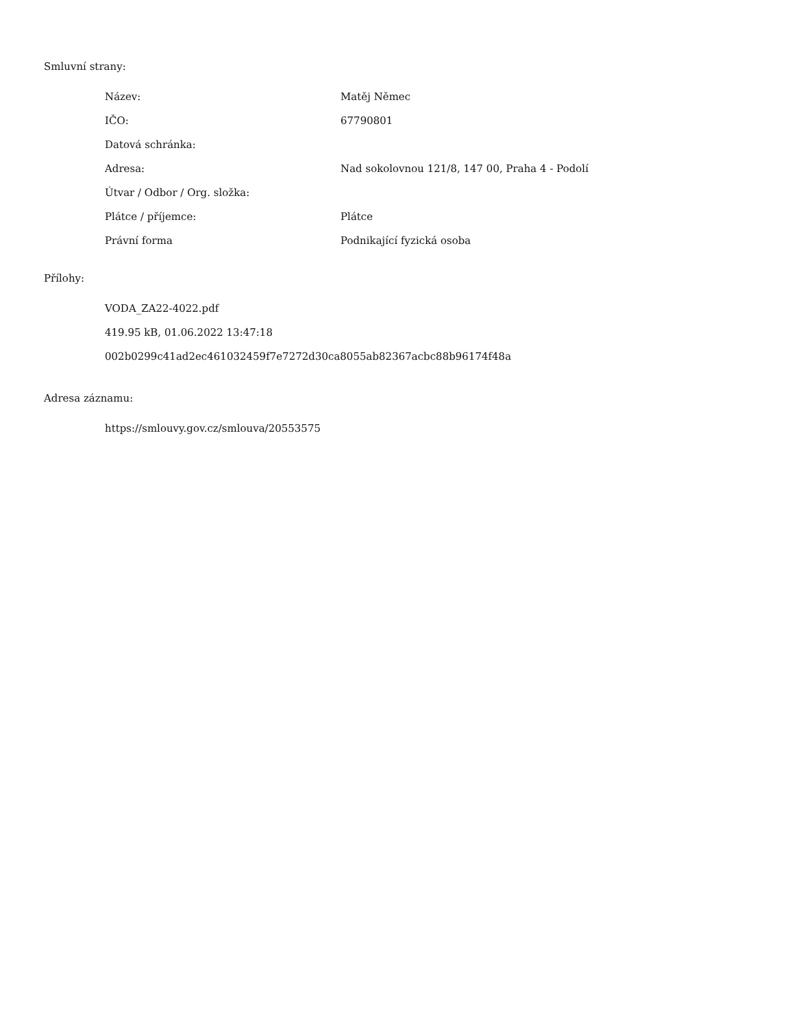Smluvní strany:
| Název: | Matěj Němec |
| IČO: | 67790801 |
| Datová schránka: | |
| Adresa: | Nad sokolovnou 121/8, 147 00, Praha 4 - Podolí |
| Útvar / Odbor / Org. složka: | |
| Plátce / příjemce: | Plátce |
| Právní forma | Podnikající fyzická osoba |
Přílohy:
VODA_ZA22-4022.pdf
419.95 kB, 01.06.2022 13:47:18
002b0299c41ad2ec461032459f7e7272d30ca8055ab82367acbc88b96174f48a
Adresa záznamu:
https://smlouvy.gov.cz/smlouva/20553575